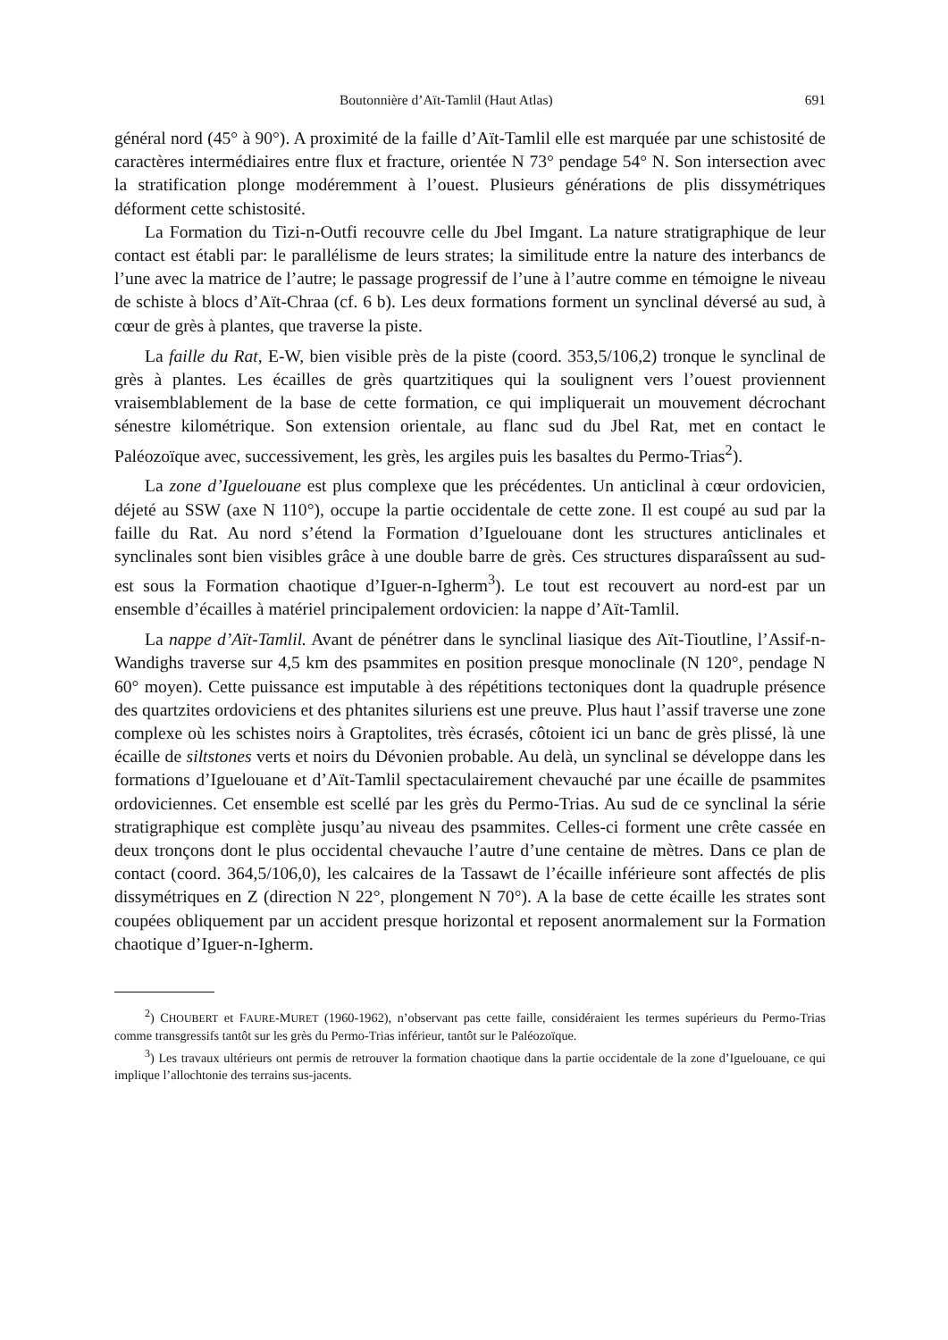Boutonnière d’Aït-Tamlil (Haut Atlas) 691
général nord (45° à 90°). A proximité de la faille d’Aït-Tamlil elle est marquée par une schistosité de caractères intermédiaires entre flux et fracture, orientée N 73° pendage 54° N. Son intersection avec la stratification plonge modéremment à l’ouest. Plusieurs générations de plis dissymétriques déforment cette schistosité.
La Formation du Tizi-n-Outfi recouvre celle du Jbel Imgant. La nature stratigraphique de leur contact est établi par: le parallélisme de leurs strates; la similitude entre la nature des interbancs de l’une avec la matrice de l’autre; le passage progressif de l’une à l’autre comme en témoigne le niveau de schiste à blocs d’Aït-Chraa (cf. 6 b). Les deux formations forment un synclinal déversé au sud, à cœur de grès à plantes, que traverse la piste.
La faille du Rat, E-W, bien visible près de la piste (coord. 353,5/106,2) tronque le synclinal de grès à plantes. Les écailles de grès quartzitiques qui la soulignent vers l’ouest proviennent vraisemblablement de la base de cette formation, ce qui impliquerait un mouvement décrochant sénestre kilométrique. Son extension orientale, au flanc sud du Jbel Rat, met en contact le Paléozoïque avec, successivement, les grès, les argiles puis les basaltes du Permo-Trias<sup>2</sup>).
La zone d’Iguelouane est plus complexe que les précédentes. Un anticlinal à cœur ordovicien, déjeté au SSW (axe N 110°), occupe la partie occidentale de cette zone. Il est coupé au sud par la faille du Rat. Au nord s’étend la Formation d’Iguelouane dont les structures anticlinales et synclinales sont bien visibles grâce à une double barre de grès. Ces structures disparaîssent au sud-est sous la Formation chaotique d’Iguer-n-Igherm<sup>3</sup>). Le tout est recouvert au nord-est par un ensemble d’écailles à matériel principalement ordovicien: la nappe d’Aït-Tamlil.
La nappe d’Aït-Tamlil. Avant de pénétrer dans le synclinal liasique des Aït-Tioutline, l’Assif-n-Wandighs traverse sur 4,5 km des psammites en position presque monoclinale (N 120°, pendage N 60° moyen). Cette puissance est imputable à des répétitions tectoniques dont la quadruple présence des quartzites ordoviciens et des phtanites siluriens est une preuve. Plus haut l’assif traverse une zone complexe où les schistes noirs à Graptolites, très écrasés, côtoient ici un banc de grès plissé, là une écaille de siltstones verts et noirs du Dévonien probable. Au delà, un synclinal se développe dans les formations d’Iguelouane et d’Aït-Tamlil spectaculairement chevauché par une écaille de psammites ordoviciennes. Cet ensemble est scellé par les grès du Permo-Trias. Au sud de ce synclinal la série stratigraphique est complète jusqu’au niveau des psammites. Celles-ci forment une crête cassée en deux tronçons dont le plus occidental chevauche l’autre d’une centaine de mètres. Dans ce plan de contact (coord. 364,5/106,0), les calcaires de la Tassawt de l’écaille inférieure sont affectés de plis dissymétriques en Z (direction N 22°, plongement N 70°). A la base de cette écaille les strates sont coupées obliquement par un accident presque horizontal et reposent anormalement sur la Formation chaotique d’Iguer-n-Igherm.
<sup>2</sup>) CHOUBERT et FAURE-MURET (1960-1962), n’observant pas cette faille, considéraient les termes supérieurs du Permo-Trias comme transgressifs tantôt sur les grès du Permo-Trias inférieur, tantôt sur le Paléozoïque.
<sup>3</sup>) Les travaux ultérieurs ont permis de retrouver la formation chaotique dans la partie occidentale de la zone d’Iguelouane, ce qui implique l’allochtonie des terrains sus-jacents.